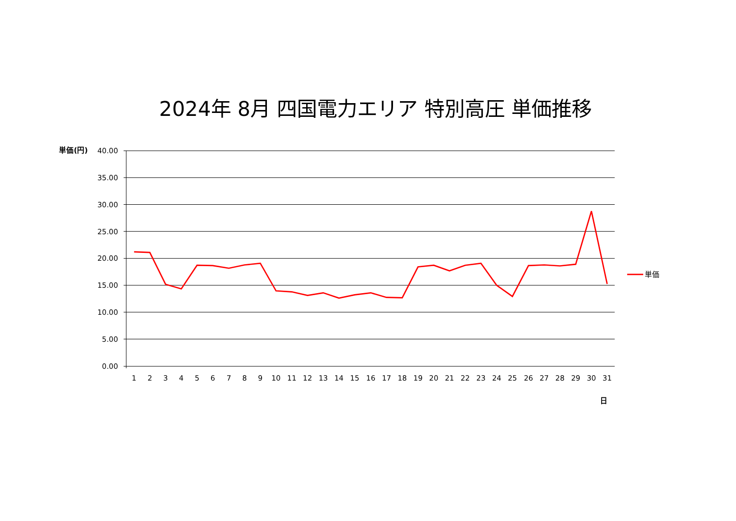2024年 8月 四国電力エリア 特別高圧 単価推移
単価(円)
40.00
35.00
30.00
25.00
20.00
15.00
10.00
5.00
0.00
1
2
3
4
5
6
7
8
9
10
11
12
13
14
15
16
17
18
19
20
21
22
23
24
25
26
27
28
29
30
31
日
単価